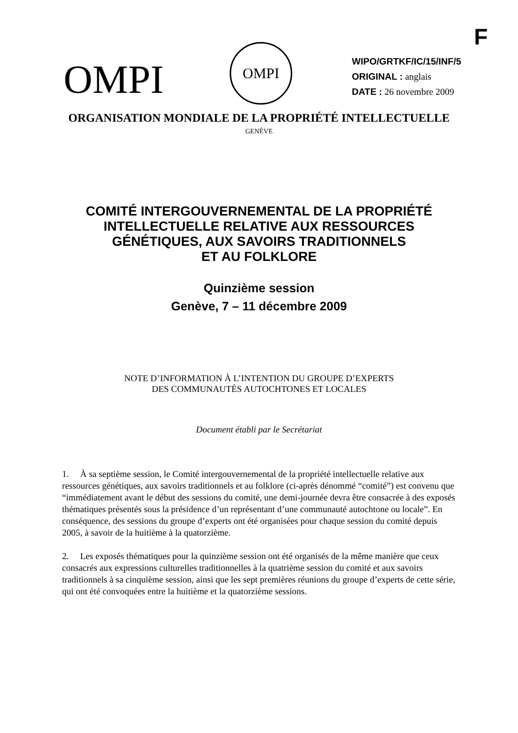F
OMPI
OMPI
WIPO/GRTKF/IC/15/INF/5
ORIGINAL : anglais
DATE : 26 novembre 2009
ORGANISATION MONDIALE DE LA PROPRIÉTÉ INTELLECTUELLE
GENÈVE
COMITÉ INTERGOUVERNEMENTAL DE LA PROPRIÉTÉ
INTELLECTUELLE RELATIVE AUX RESSOURCES
GÉNÉTIQUES, AUX SAVOIRS TRADITIONNELS
ET AU FOLKLORE
Quinzième session
Genève, 7 – 11 décembre 2009
NOTE D’INFORMATION À L’INTENTION DU GROUPE D’EXPERTS
DES COMMUNAUTÉS AUTOCHTONES ET LOCALES
Document établi par le Secrétariat
1. À sa septième session, le Comité intergouvernemental de la propriété intellectuelle relative aux ressources génétiques, aux savoirs traditionnels et au folklore (ci-après dénommé “comité”) est convenu que “immédiatement avant le début des sessions du comité, une demi-journée devra être consacrée à des exposés thématiques présentés sous la présidence d’un représentant d’une communauté autochtone ou locale”. En conséquence, des sessions du groupe d’experts ont été organisées pour chaque session du comité depuis 2005, à savoir de la huitième à la quatorzième.
2. Les exposés thématiques pour la quinzième session ont été organisés de la même manière que ceux consacrés aux expressions culturelles traditionnelles à la quatrième session du comité et aux savoirs traditionnels à sa cinquième session, ainsi que les sept premières réunions du groupe d’experts de cette série, qui ont été convoquées entre la huitième et la quatorzième sessions.